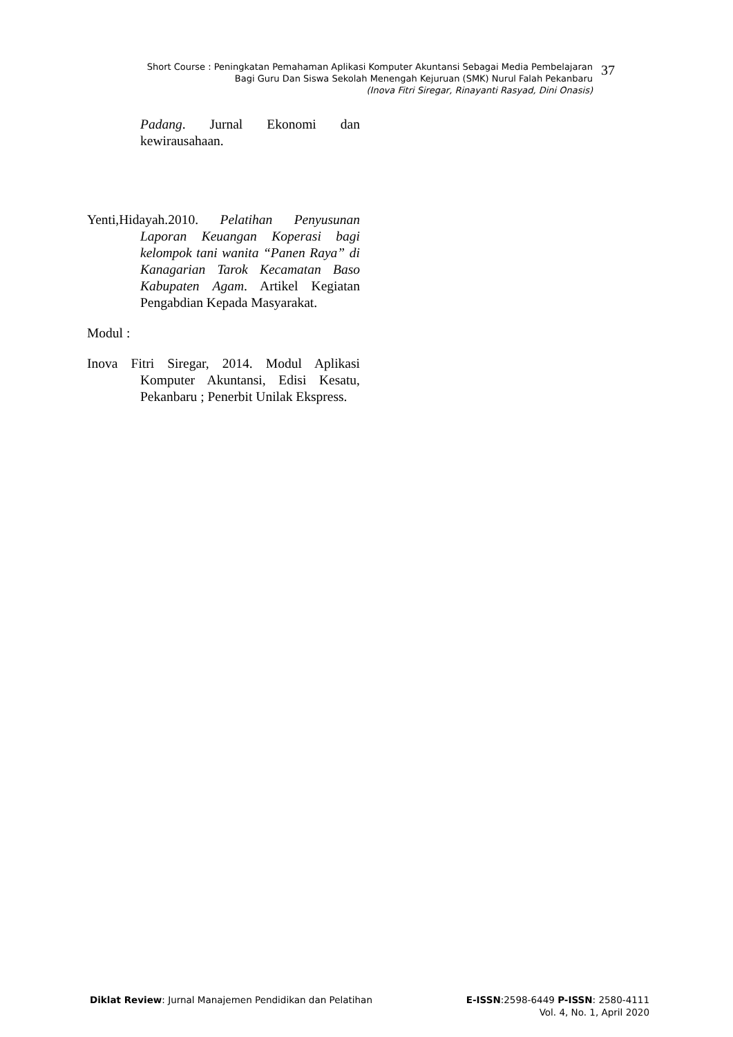Short Course : Peningkatan Pemahaman Aplikasi Komputer Akuntansi Sebagai Media Pembelajaran
Bagi Guru Dan Siswa Sekolah Menengah Kejuruan (SMK) Nurul Falah Pekanbaru
(Inova Fitri Siregar, Rinayanti Rasyad, Dini Onasis)
37
Padang. Jurnal Ekonomi dan kewirausahaan.
Yenti,Hidayah.2010. Pelatihan Penyusunan Laporan Keuangan Koperasi bagi kelompok tani wanita “Panen Raya” di Kanagarian Tarok Kecamatan Baso Kabupaten Agam. Artikel Kegiatan Pengabdian Kepada Masyarakat.
Modul :
Inova Fitri Siregar, 2014. Modul Aplikasi Komputer Akuntansi, Edisi Kesatu, Pekanbaru ; Penerbit Unilak Ekspress.
Diklat Review: Jurnal Manajemen Pendidikan dan Pelatihan
E-ISSN:2598-6449 P-ISSN: 2580-4111
Vol. 4, No. 1, April 2020